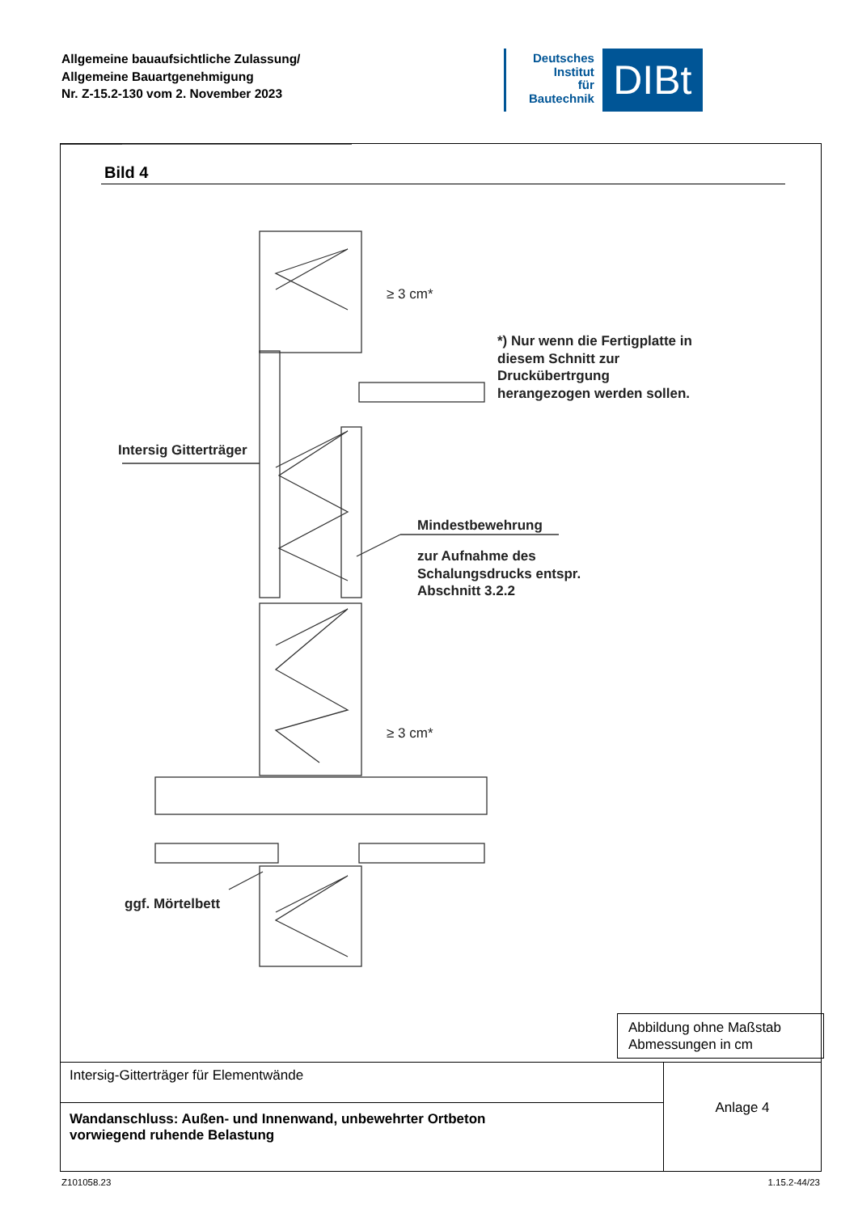Allgemeine bauaufsichtliche Zulassung/
Allgemeine Bauartgenehmigung
Nr. Z-15.2-130 vom 2. November 2023
Deutsches
Institut
für
Bautechnik
DIBt
Bild 4
*) Nur wenn die Fertigplatte in
diesem Schnitt zur
Druckübertrgung
herangezogen werden sollen.
Intersig Gitterträger
Mindestbewehrung
zur Aufnahme des
Schalungsdrucks entspr.
Abschnitt 3.2.2
≥ 3 cm*
≥ 3 cm*
ggf. Mörtelbett
Abbildung ohne Maßstab
Abmessungen in cm
Intersig-Gitterträger für Elementwände
Wandanschluss: Außen- und Innenwand, unbewehrter Ortbeton
vorwiegend ruhende Belastung
Anlage 4
Z101058.23 1.15.2-44/23